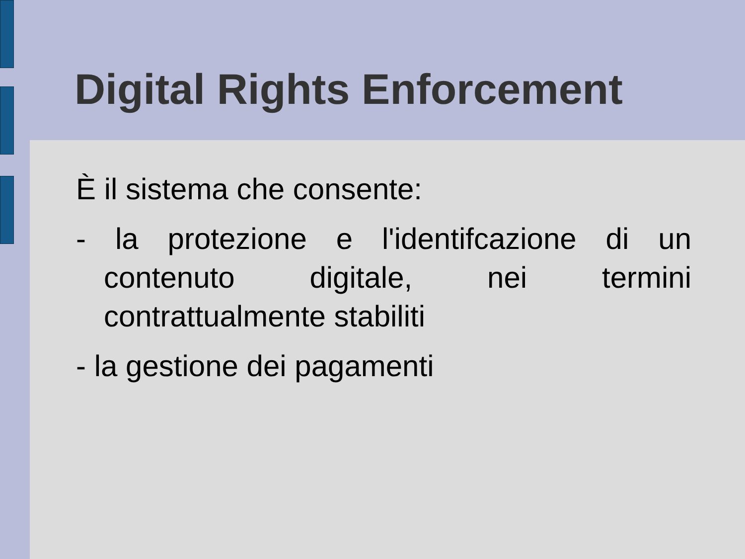Digital Rights Enforcement
È il sistema che consente:
- la protezione e l'identifcazione di un contenuto digitale, nei termini contrattualmente stabiliti
- la gestione dei pagamenti